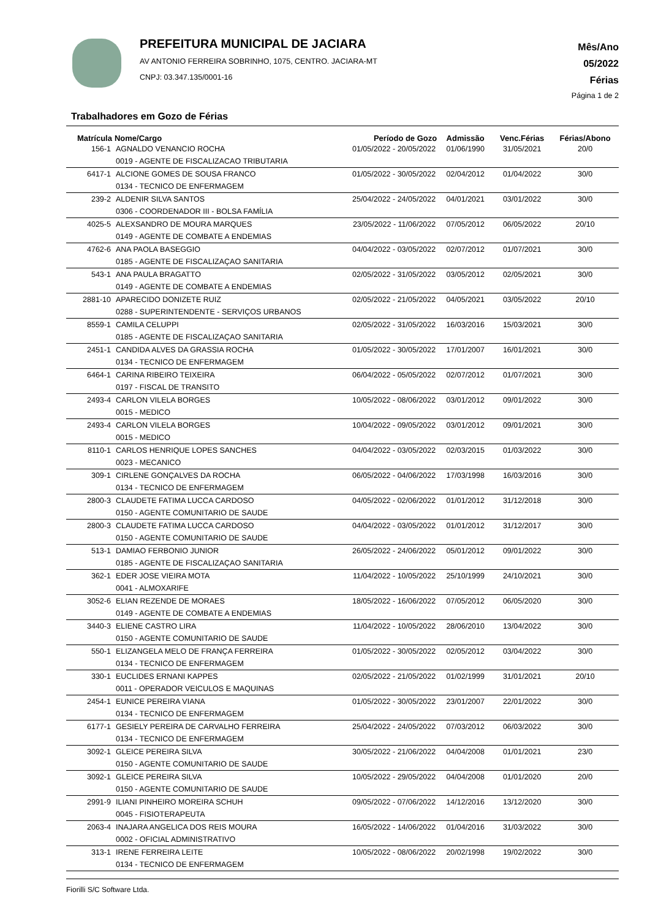PREFEITURA MUNICIPAL DE JACIARA
AV ANTONIO FERREIRA SOBRINHO, 1075, CENTRO. JACIARA-MT
CNPJ: 03.347.135/0001-16
Mês/Ano
05/2022
Férias
Página 1 de 2
Trabalhadores em Gozo de Férias
| Matrícula | Nome/Cargo | Período de Gozo | Admissão | Venc.Férias | Férias/Abono |
| --- | --- | --- | --- | --- | --- |
| 156-1 | AGNALDO VENANCIO ROCHA | 01/05/2022 - 20/05/2022 | 01/06/1990 | 31/05/2021 | 20/0 |
| | 0019 - AGENTE DE FISCALIZACAO TRIBUTARIA | | | | |
| 6417-1 | ALCIONE GOMES DE SOUSA FRANCO | 01/05/2022 - 30/05/2022 | 02/04/2012 | 01/04/2022 | 30/0 |
| | 0134 - TECNICO DE ENFERMAGEM | | | | |
| 239-2 | ALDENIR SILVA SANTOS | 25/04/2022 - 24/05/2022 | 04/01/2021 | 03/01/2022 | 30/0 |
| | 0306 - COORDENADOR III - BOLSA FAMÍLIA | | | | |
| 4025-5 | ALEXSANDRO DE MOURA MARQUES | 23/05/2022 - 11/06/2022 | 07/05/2012 | 06/05/2022 | 20/10 |
| | 0149 - AGENTE DE COMBATE A ENDEMIAS | | | | |
| 4762-6 | ANA PAOLA BASEGGIO | 04/04/2022 - 03/05/2022 | 02/07/2012 | 01/07/2021 | 30/0 |
| | 0185 - AGENTE DE FISCALIZAÇAO SANITARIA | | | | |
| 543-1 | ANA PAULA BRAGATTO | 02/05/2022 - 31/05/2022 | 03/05/2012 | 02/05/2021 | 30/0 |
| | 0149 - AGENTE DE COMBATE A ENDEMIAS | | | | |
| 2881-10 | APARECIDO DONIZETE RUIZ | 02/05/2022 - 21/05/2022 | 04/05/2021 | 03/05/2022 | 20/10 |
| | 0288 - SUPERINTENDENTE - SERVIÇOS URBANOS | | | | |
| 8559-1 | CAMILA CELUPPI | 02/05/2022 - 31/05/2022 | 16/03/2016 | 15/03/2021 | 30/0 |
| | 0185 - AGENTE DE FISCALIZAÇAO SANITARIA | | | | |
| 2451-1 | CANDIDA ALVES DA GRASSIA ROCHA | 01/05/2022 - 30/05/2022 | 17/01/2007 | 16/01/2021 | 30/0 |
| | 0134 - TECNICO DE ENFERMAGEM | | | | |
| 6464-1 | CARINA RIBEIRO TEIXEIRA | 06/04/2022 - 05/05/2022 | 02/07/2012 | 01/07/2021 | 30/0 |
| | 0197 - FISCAL DE TRANSITO | | | | |
| 2493-4 | CARLON VILELA BORGES | 10/05/2022 - 08/06/2022 | 03/01/2012 | 09/01/2022 | 30/0 |
| | 0015 - MEDICO | | | | |
| 2493-4 | CARLON VILELA BORGES | 10/04/2022 - 09/05/2022 | 03/01/2012 | 09/01/2021 | 30/0 |
| | 0015 - MEDICO | | | | |
| 8110-1 | CARLOS HENRIQUE LOPES SANCHES | 04/04/2022 - 03/05/2022 | 02/03/2015 | 01/03/2022 | 30/0 |
| | 0023 - MECANICO | | | | |
| 309-1 | CIRLENE GONÇALVES DA ROCHA | 06/05/2022 - 04/06/2022 | 17/03/1998 | 16/03/2016 | 30/0 |
| | 0134 - TECNICO DE ENFERMAGEM | | | | |
| 2800-3 | CLAUDETE FATIMA LUCCA CARDOSO | 04/05/2022 - 02/06/2022 | 01/01/2012 | 31/12/2018 | 30/0 |
| | 0150 - AGENTE COMUNITARIO DE SAUDE | | | | |
| 2800-3 | CLAUDETE FATIMA LUCCA CARDOSO | 04/04/2022 - 03/05/2022 | 01/01/2012 | 31/12/2017 | 30/0 |
| | 0150 - AGENTE COMUNITARIO DE SAUDE | | | | |
| 513-1 | DAMIAO FERBONIO JUNIOR | 26/05/2022 - 24/06/2022 | 05/01/2012 | 09/01/2022 | 30/0 |
| | 0185 - AGENTE DE FISCALIZAÇAO SANITARIA | | | | |
| 362-1 | EDER JOSE VIEIRA MOTA | 11/04/2022 - 10/05/2022 | 25/10/1999 | 24/10/2021 | 30/0 |
| | 0041 - ALMOXARIFE | | | | |
| 3052-6 | ELIAN REZENDE DE MORAES | 18/05/2022 - 16/06/2022 | 07/05/2012 | 06/05/2020 | 30/0 |
| | 0149 - AGENTE DE COMBATE A ENDEMIAS | | | | |
| 3440-3 | ELIENE CASTRO LIRA | 11/04/2022 - 10/05/2022 | 28/06/2010 | 13/04/2022 | 30/0 |
| | 0150 - AGENTE COMUNITARIO DE SAUDE | | | | |
| 550-1 | ELIZANGELA MELO DE FRANÇA FERREIRA | 01/05/2022 - 30/05/2022 | 02/05/2012 | 03/04/2022 | 30/0 |
| | 0134 - TECNICO DE ENFERMAGEM | | | | |
| 330-1 | EUCLIDES ERNANI KAPPES | 02/05/2022 - 21/05/2022 | 01/02/1999 | 31/01/2021 | 20/10 |
| | 0011 - OPERADOR VEICULOS E MAQUINAS | | | | |
| 2454-1 | EUNICE PEREIRA VIANA | 01/05/2022 - 30/05/2022 | 23/01/2007 | 22/01/2022 | 30/0 |
| | 0134 - TECNICO DE ENFERMAGEM | | | | |
| 6177-1 | GESIELY PEREIRA DE CARVALHO FERREIRA | 25/04/2022 - 24/05/2022 | 07/03/2012 | 06/03/2022 | 30/0 |
| | 0134 - TECNICO DE ENFERMAGEM | | | | |
| 3092-1 | GLEICE PEREIRA SILVA | 30/05/2022 - 21/06/2022 | 04/04/2008 | 01/01/2021 | 23/0 |
| | 0150 - AGENTE COMUNITARIO DE SAUDE | | | | |
| 3092-1 | GLEICE PEREIRA SILVA | 10/05/2022 - 29/05/2022 | 04/04/2008 | 01/01/2020 | 20/0 |
| | 0150 - AGENTE COMUNITARIO DE SAUDE | | | | |
| 2991-9 | ILIANI PINHEIRO MOREIRA SCHUH | 09/05/2022 - 07/06/2022 | 14/12/2016 | 13/12/2020 | 30/0 |
| | 0045 - FISIOTERAPEUTA | | | | |
| 2063-4 | INAJARA ANGELICA DOS REIS MOURA | 16/05/2022 - 14/06/2022 | 01/04/2016 | 31/03/2022 | 30/0 |
| | 0002 - OFICIAL ADMINISTRATIVO | | | | |
| 313-1 | IRENE FERREIRA LEITE | 10/05/2022 - 08/06/2022 | 20/02/1998 | 19/02/2022 | 30/0 |
| | 0134 - TECNICO DE ENFERMAGEM | | | | |
Fiorilli S/C Software Ltda.